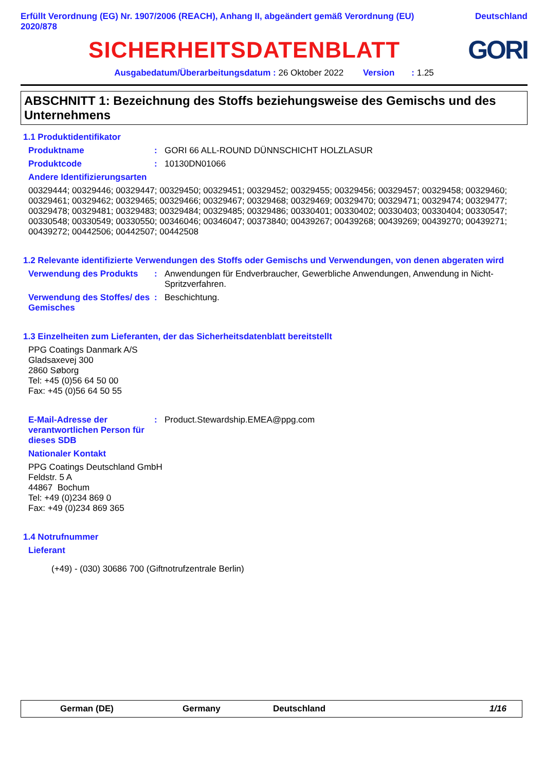Erfüllt Verordnung (EG) Nr. 1907/2006 (REACH), Anhang II, abgeändert gemäß Verordnung (EU)
2020/878
Deutschland
SICHERHEITSDATENBLATT GORI
Ausgabedatum/Überarbeitungsdatum : 26 Oktober 2022 Version : 1.25
ABSCHNITT 1: Bezeichnung des Stoffs beziehungsweise des Gemischs und des Unternehmens
1.1 Produktidentifikator
Produktname : GORI 66 ALL-ROUND DÜNNSCHICHT HOLZLASUR
Produktcode : 10130DN01066
Andere Identifizierungsarten
00329444; 00329446; 00329447; 00329450; 00329451; 00329452; 00329455; 00329456; 00329457; 00329458; 00329460; 00329461; 00329462; 00329465; 00329466; 00329467; 00329468; 00329469; 00329470; 00329471; 00329474; 00329477; 00329478; 00329481; 00329483; 00329484; 00329485; 00329486; 00330401; 00330402; 00330403; 00330404; 00330547; 00330548; 00330549; 00330550; 00346046; 00346047; 00373840; 00439267; 00439268; 00439269; 00439270; 00439271; 00439272; 00442506; 00442507; 00442508
1.2 Relevante identifizierte Verwendungen des Stoffs oder Gemischs und Verwendungen, von denen abgeraten wird
Verwendung des Produkts : Anwendungen für Endverbraucher, Gewerbliche Anwendungen, Anwendung in Nicht-Spritzverfahren.
Verwendung des Stoffes/ des Gemisches
: Beschichtung.
1.3 Einzelheiten zum Lieferanten, der das Sicherheitsdatenblatt bereitstellt
PPG Coatings Danmark A/S
Gladsaxevej 300
2860 Søborg
Tel: +45 (0)56 64 50 00
Fax: +45 (0)56 64 50 55
E-Mail-Adresse der verantwortlichen Person für dieses SDB
: Product.Stewardship.EMEA@ppg.com
Nationaler Kontakt
PPG Coatings Deutschland GmbH
Feldstr. 5 A
44867 Bochum
Tel: +49 (0)234 869 0
Fax: +49 (0)234 869 365
1.4 Notrufnummer
Lieferant
(+49) - (030) 30686 700 (Giftnotrufzentrale Berlin)
German (DE) Germany Deutschland 1/16